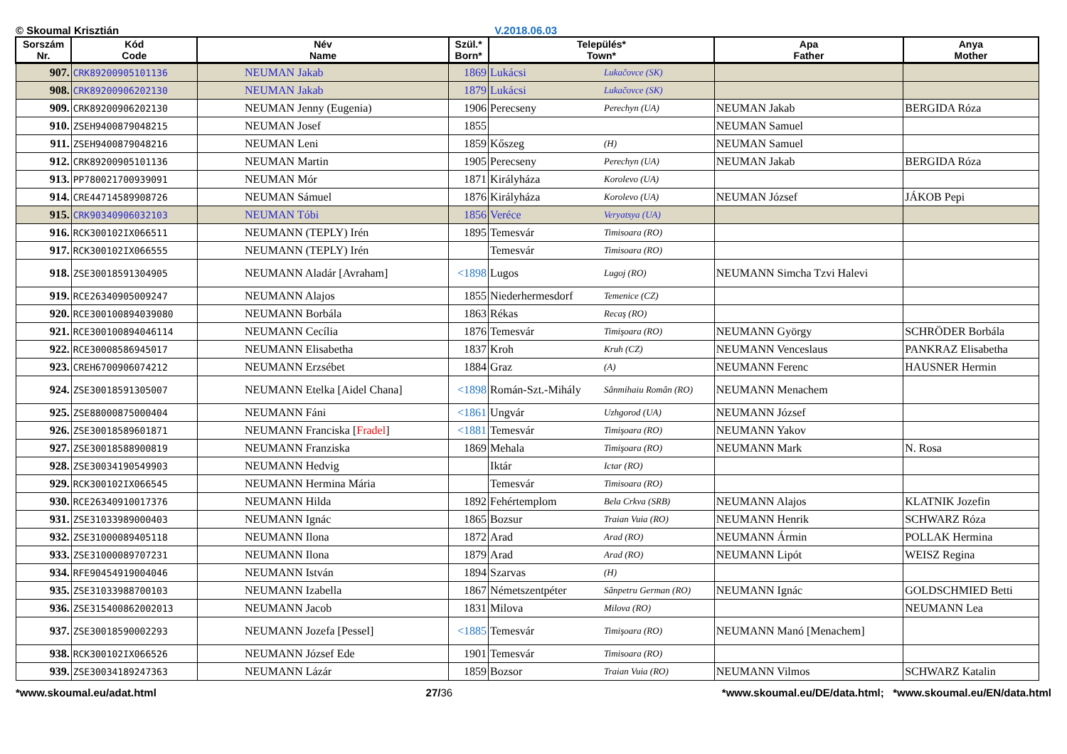© Skoumal Krisztián V.2018.06.03
| Sorszám Nr. | Kód Code | Név Name | Szül.* Born* | Település* Town* | | Apa Father | Anya Mother |
| --- | --- | --- | --- | --- | --- | --- | --- |
| 907. | CRK89200905101136 | NEUMAN Jakab | 1869 | Lukácsi | Lukačovce (SK) | | |
| 908. | CRK89200906202130 | NEUMAN Jakab | 1879 | Lukácsi | Lukačovce (SK) | | |
| 909. | CRK89200906202130 | NEUMAN Jenny (Eugenia) | 1906 | Perecseny | Perechyn (UA) | NEUMAN Jakab | BERGIDA Róza |
| 910. | ZSEH9400879048215 | NEUMAN Josef | 1855 | | | NEUMAN Samuel | |
| 911. | ZSEH9400879048216 | NEUMAN Leni | 1859 | Kőszeg | (H) | NEUMAN Samuel | |
| 912. | CRK89200905101136 | NEUMAN Martin | 1905 | Perecseny | Perechyn (UA) | NEUMAN Jakab | BERGIDA Róza |
| 913. | PP780021700939091 | NEUMAN Mór | 1871 | Királyháza | Korolevo (UA) | | |
| 914. | CRE44714589908726 | NEUMAN Sámuel | 1876 | Királyháza | Korolevo (UA) | NEUMAN József | JÁKOB Pepi |
| 915. | CRK90340906032103 | NEUMAN Tóbi | 1856 | Veréce | Veryatsya (UA) | | |
| 916. | RCK300102IX066511 | NEUMANN (TEPLY) Irén | 1895 | Temesvár | Timisoara (RO) | | |
| 917. | RCK300102IX066555 | NEUMANN (TEPLY) Irén | | Temesvár | Timisoara (RO) | | |
| 918. | ZSE30018591304905 | NEUMANN Aladár [Avraham] | <1898 | Lugos | Lugoj (RO) | NEUMANN Simcha Tzvi Halevi | |
| 919. | RCE26340905009247 | NEUMANN Alajos | 1855 | Niederhermesdorf | Temenice (CZ) | | |
| 920. | RCE300100894039080 | NEUMANN Borbála | 1863 | Rékas | Recaş (RO) | | |
| 921. | RCE300100894046114 | NEUMANN Cecília | 1876 | Temesvár | Timişoara (RO) | NEUMANN György | SCHRÖDER Borbála |
| 922. | RCE30008586945017 | NEUMANN Elisabetha | 1837 | Kroh | Kruh (CZ) | NEUMANN Venceslaus | PANKRAZ Elisabetha |
| 923. | CREH6700906074212 | NEUMANN Erzsébet | 1884 | Graz | (A) | NEUMANN Ferenc | HAUSNER Hermin |
| 924. | ZSE30018591305007 | NEUMANN Etelka [Aidel Chana] | <1898 | Román-Szt.-Mihály | Sânmihaiu Român (RO) | NEUMANN Menachem | |
| 925. | ZSE88000875000404 | NEUMANN Fáni | <1861 | Ungvár | Uzhgorod (UA) | NEUMANN József | |
| 926. | ZSE30018589601871 | NEUMANN Franciska [ Fradel ] | <1881 | Temesvár | Timişoara (RO) | NEUMANN Yakov | |
| 927. | ZSE30018588900819 | NEUMANN Franziska | 1869 | Mehala | Timişoara (RO) | NEUMANN Mark | N. Rosa |
| 928. | ZSE30034190549903 | NEUMANN Hedvig | | Iktár | Ictar (RO) | | |
| 929. | RCK300102IX066545 | NEUMANN Hermina Mária | | Temesvár | Timisoara (RO) | | |
| 930. | RCE26340910017376 | NEUMANN Hilda | 1892 | Fehértemplom | Bela Crkva (SRB) | NEUMANN Alajos | KLATNIK Jozefin |
| 931. | ZSE31033989000403 | NEUMANN Ignác | 1865 | Bozsur | Traian Vuia (RO) | NEUMANN Henrik | SCHWARZ Róza |
| 932. | ZSE31000089405118 | NEUMANN Ilona | 1872 | Arad | Arad (RO) | NEUMANN Ármin | POLLAK Hermina |
| 933. | ZSE31000089707231 | NEUMANN Ilona | 1879 | Arad | Arad (RO) | NEUMANN Lipót | WEISZ Regina |
| 934. | RFE90454919004046 | NEUMANN István | 1894 | Szarvas | (H) | | |
| 935. | ZSE31033988700103 | NEUMANN Izabella | 1867 | Németszentpéter | Sânpetru German (RO) | NEUMANN Ignác | GOLDSCHMIED Betti |
| 936. | ZSE315400862002013 | NEUMANN Jacob | 1831 | Milova | Milova (RO) | | NEUMANN Lea |
| 937. | ZSE30018590002293 | NEUMANN Jozefa [Pessel] | <1885 | Temesvár | Timişoara (RO) | NEUMANN Manó [Menachem] | |
| 938. | RCK300102IX066526 | NEUMANN József Ede | 1901 | Temesvár | Timisoara (RO) | | |
| 939. | ZSE30034189247363 | NEUMANN Lázár | 1859 | Bozsor | Traian Vuia (RO) | NEUMANN Vilmos | SCHWARZ Katalin |
*www.skoumal.eu/adat.html 27/36 *www.skoumal.eu/DE/data.html; *www.skoumal.eu/EN/data.html